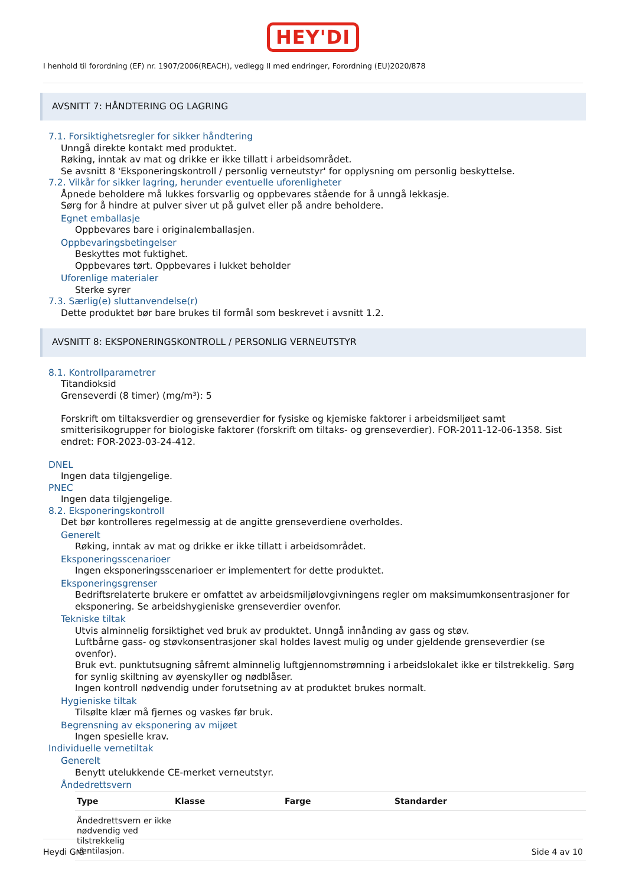HEY'DI
I henhold til forordning (EF) nr. 1907/2006(REACH), vedlegg II med endringer, Forordning (EU)2020/878
AVSNITT 7: HÅNDTERING OG LAGRING
7.1. Forsiktighetsregler for sikker håndtering
Unngå direkte kontakt med produktet.
Røking, inntak av mat og drikke er ikke tillatt i arbeidsområdet.
Se avsnitt 8 'Eksponeringskontroll / personlig verneutstyr' for opplysning om personlig beskyttelse.
7.2. Vilkår for sikker lagring, herunder eventuelle uforenligheter
Åpnede beholdere må lukkes forsvarlig og oppbevares stående for å unngå lekkasje.
Sørg for å hindre at pulver siver ut på gulvet eller på andre beholdere.
Egnet emballasje
Oppbevares bare i originalemballasjen.
Oppbevaringsbetingelser
Beskyttes mot fuktighet.
Oppbevares tørt. Oppbevares i lukket beholder
Uforenlige materialer
Sterke syrer
7.3. Særlig(e) sluttanvendelse(r)
Dette produktet bør bare brukes til formål som beskrevet i avsnitt 1.2.
AVSNITT 8: EKSPONERINGSKONTROLL / PERSONLIG VERNEUTSTYR
8.1. Kontrollparametrer
Titandioksid
Grenseverdi (8 timer) (mg/m³): 5
Forskrift om tiltaksverdier og grenseverdier for fysiske og kjemiske faktorer i arbeidsmiljøet samt smitterisikogrupper for biologiske faktorer (forskrift om tiltaks- og grenseverdier). FOR-2011-12-06-1358. Sist endret: FOR-2023-03-24-412.
DNEL
Ingen data tilgjengelige.
PNEC
Ingen data tilgjengelige.
8.2. Eksponeringskontroll
Det bør kontrolleres regelmessig at de angitte grenseverdiene overholdes.
Generelt
Røking, inntak av mat og drikke er ikke tillatt i arbeidsområdet.
Eksponeringsscenarioer
Ingen eksponeringsscenarioer er implementert for dette produktet.
Eksponeringsgrenser
Bedriftsrelaterte brukere er omfattet av arbeidsmiljølovgivningens regler om maksimumkonsentrasjoner for eksponering. Se arbeidshygieniske grenseverdier ovenfor.
Tekniske tiltak
Utvis alminnelig forsiktighet ved bruk av produktet. Unngå innånding av gass og støv.
Luftbårne gass- og støvkonsentrasjoner skal holdes lavest mulig og under gjeldende grenseverdier (se ovenfor).
Bruk evt. punktutsugning såfremt alminnelig luftgjennomstrømning i arbeidslokalet ikke er tilstrekkelig. Sørg for synlig skiltning av øyenskyller og nødblåser.
Ingen kontroll nødvendig under forutsetning av at produktet brukes normalt.
Hygieniske tiltak
Tilsølte klær må fjernes og vaskes før bruk.
Begrensning av eksponering av mijøet
Ingen spesielle krav.
Individuelle vernetiltak
Generelt
Benytt utelukkende CE-merket verneutstyr.
Åndedrettsvern
| Type | Klasse | Farge | Standarder |
| --- | --- | --- | --- |
| Åndedrettsvern er ikke nødvendig ved tilstrekkelig ventilasjon. | | | |
Heydi Grå Side 4 av 10